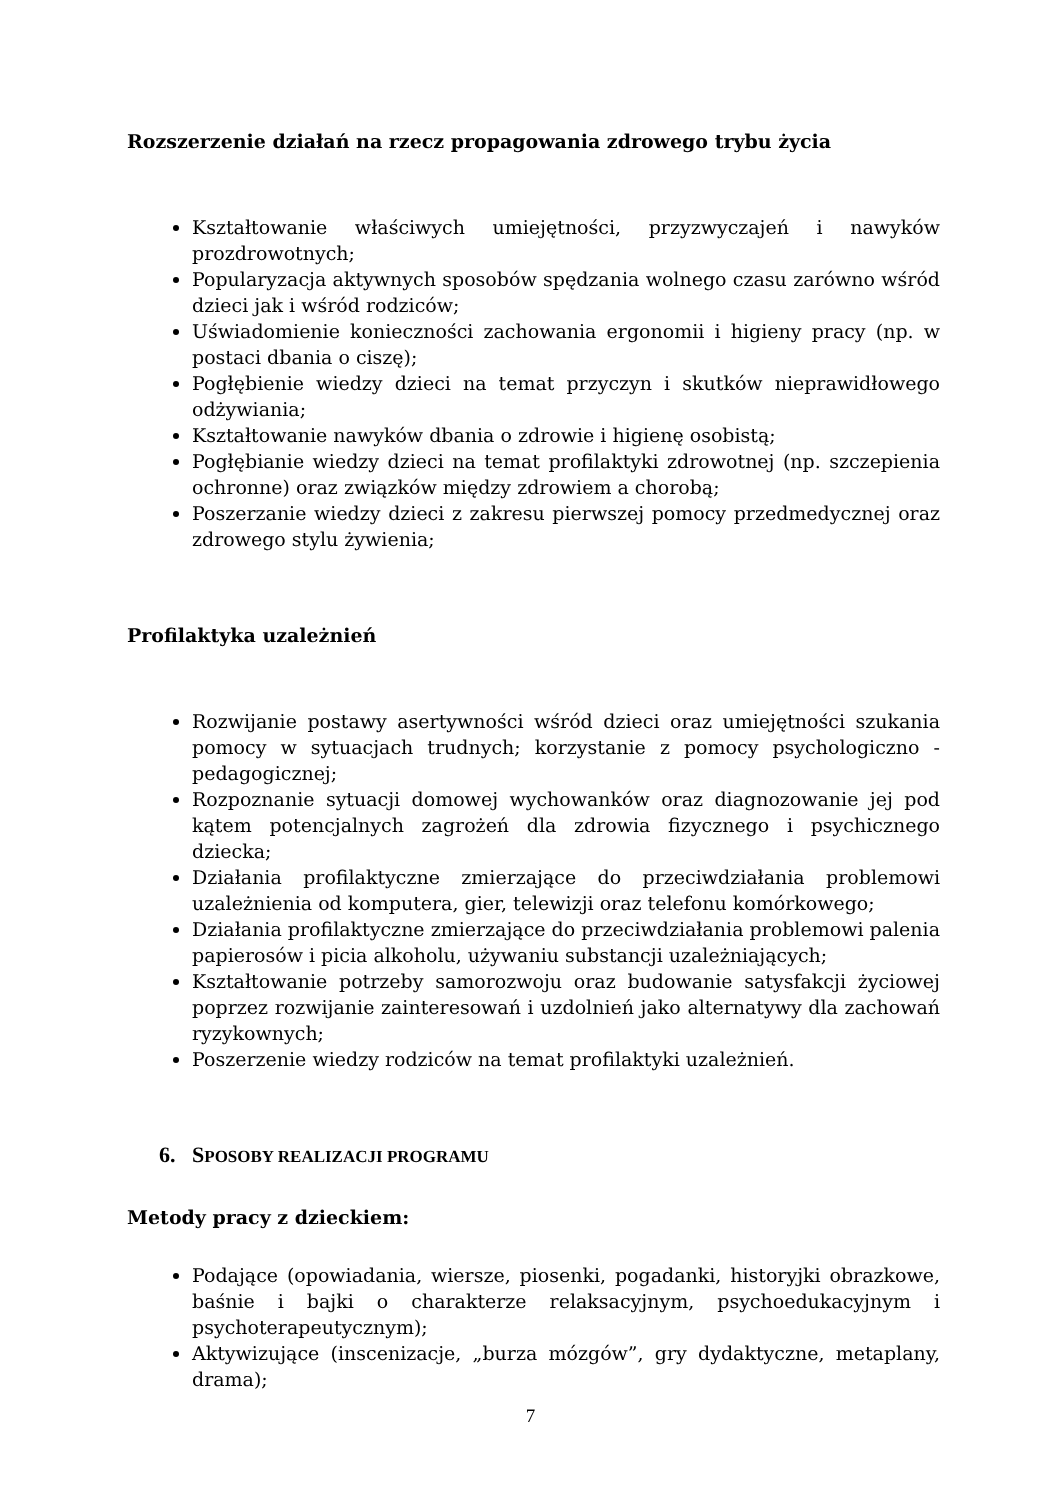Rozszerzenie działań na rzecz propagowania zdrowego trybu życia
Kształtowanie właściwych umiejętności, przyzwyczajeń i nawyków prozdrowotnych;
Popularyzacja aktywnych sposobów spędzania wolnego czasu zarówno wśród dzieci jak i wśród rodziców;
Uświadomienie konieczności zachowania ergonomii i higieny pracy (np. w postaci dbania o ciszę);
Pogłębienie wiedzy dzieci na temat przyczyn i skutków nieprawidłowego odżywiania;
Kształtowanie nawyków dbania o zdrowie i higienę osobistą;
Pogłębianie wiedzy dzieci na temat profilaktyki zdrowotnej (np. szczepienia ochronne) oraz związków między zdrowiem a chorobą;
Poszerzanie wiedzy dzieci z zakresu pierwszej pomocy przedmedycznej oraz zdrowego stylu żywienia;
Profilaktyka uzależnień
Rozwijanie postawy asertywności wśród dzieci oraz umiejętności szukania pomocy w sytuacjach trudnych; korzystanie z pomocy psychologiczno - pedagogicznej;
Rozpoznanie sytuacji domowej wychowanków oraz diagnozowanie jej pod kątem potencjalnych zagrożeń dla zdrowia fizycznego i psychicznego dziecka;
Działania profilaktyczne zmierzające do przeciwdziałania problemowi uzależnienia od komputera, gier, telewizji oraz telefonu komórkowego;
Działania profilaktyczne zmierzające do przeciwdziałania problemowi palenia papierosów i picia alkoholu, używaniu substancji uzależniających;
Kształtowanie potrzeby samorozwoju oraz budowanie satysfakcji życiowej poprzez rozwijanie zainteresowań i uzdolnień jako alternatywy dla zachowań ryzykownych;
Poszerzenie wiedzy rodziców na temat profilaktyki uzależnień.
6. SPOSOBY REALIZACJI PROGRAMU
Metody pracy z dzieckiem:
Podające (opowiadania, wiersze, piosenki, pogadanki, historyjki obrazkowe, baśnie i bajki o charakterze relaksacyjnym, psychoedukacyjnym i psychoterapeutycznym);
Aktywizujące (inscenizacje, „burza mózgów”, gry dydaktyczne, metaplany, drama);
7